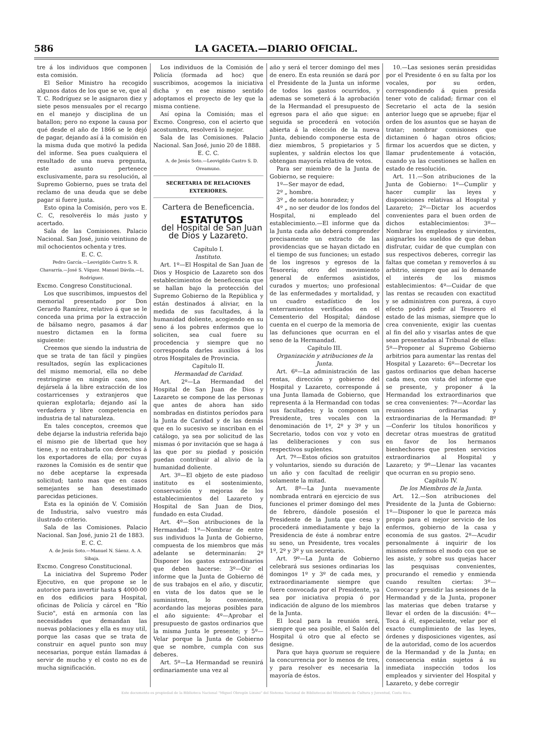586 LA GACETA.—DIARIO OFICIAL.
tre á los individuos que componen esta comisión.
El Señor Ministro ha recogido algunos datos de los que se ve, que al T. C. Rodríguez se le asignaron diez y siete pesos mensuales por el recargo en el manejo y disciplina de un batallon; pero no expone la causa por qué desde el año de 1866 se le dejó de pagar, dejando así á la comisión en la misma duda que motivó la pedida del informe. Sea pues cualquiera el resultado de una nueva pregunta, este asunto pertenece exclusivamente, para su resolución, al Supremo Gobierno, pues se trata del reclamo de una deuda que se debe pagar si fuere justa.
Esto opina la Comisión, pero vos E. C. C, resolveréis lo más justo y acertado.
Sala de las Comisiones. Palacio Nacional. San José, junio veintiuno de mil ochocientos ochenta y tres.
E. C. C.
Pedro García.—Leovigildo Castro S. R. Chavarría.—José S. Víquez. Manuel Dávila.—L. Rodríguez.
Excmo. Congreso Constitucional.
Los que suscribimos, impuestos del memorial presentado por Don Gerardo Ramírez, relativo á que se le conceda una prima por la extracción de bálsamo negro, pasamos á dar nuestro dictamen en la forma siguiente:
Creemos que siendo la industria de que se trata de tan fácil y pingües resultados, según las explicaciones del mismo memorial, ella no debe restringirse en ningún caso, sino dejársela á la libre extracción de los costarricenses y extranjeros que quieran explotarla; dejando así la verdadera y libre competencia en industria de tal naturaleza.
En tales conceptos, creemos que debe dejarse la industria referida bajo el mismo pie de libertad que hoy tiene, y no entrabarla con derechos á los exportadores de ella; por cuyas razones la Comisión es de sentir que no debe aceptarse la expresada solicitud; tanto mas que en casos semejantes se han desestimado parecidas peticiones.
Esta es la opinión de V. Comisión de Industria, salvo vuestro más ilustrado criterio.
Sala de las Comisiones. Palacio Nacional. San José, junio 21 de 1883.
E. C. C.
A. de Jesús Soto.—Manuel N. Sáenz. A. A. Sibaja.
Excmo. Congreso Constitucional.
La iniciativa del Supremo Poder Ejecutivo, en que propone se le autorice para invertir hasta $ 4000-00 en dos edificios para Hospital, oficinas de Policía y cárcel en "Río Sucio", está en armonía con las necesidades que demandan las nuevas poblaciones y ella es muy util, porque las casas que se trata de construir en aquel punto son muy necesarias, porque están llamadas á servir de mucho y el costo no es de mucha significación.
Los individuos de la Comisión de Policía (formada ad hoc) que suscribimos, acogemos la iniciativa dicha y en ese mismo sentido adoptamos el proyecto de ley que la misma contiene.
Así opina la Comisión; mas el Excmo. Congreso, con el acierto que acostumbra, resolverá lo mejor.
Sala de las Comisiones. Palacio Nacional. San José, junio 20 de 1888.
E. C. C.
A. de Jesús Soto.—Leovigildo Castro S. D. Oreamuno.
SECRETARIA DE RELACIONES EXTERIORES.
Cartera de Beneficencia.
ESTATUTOS
del Hospital de San Juan de Dios y Lazareto.
Capítulo I.
Instituto.
Art. 1º—El Hospital de San Juan de Dios y Hospicio de Lazareto son dos establecimientos de beneficencia que se hallan bajo la protección del Supremo Gobierno de la República y están destinados á aliviar, en la medida de sus facultades, á la humanidad doliente, acogiendo en su seno á los pobres enfermos que lo soliciten, sea cual fuere su procedencia y siempre que no corresponda darles auxilios á los otros Hospitales de Provincia.
Capítulo II.
Hermandad de Caridad.
Art. 2º—La Hermandad del Hospital de San Juan de Dios y Lazareto se compone de las personas que antes de ahora han sido nombradas en distintos períodos para la Junta de Caridad y de las demás que en lo sucesivo se inscriban en el catálogo, ya sea por solicitud de las mismas ó por invitación que se haga á las que por su piedad y posición puedan contribuir al alivio de la humanidad doliente.
Art. 3º—El objeto de este piadoso instituto es el sostenimiento, conservación y mejoras de los establecimientos del Lazareto y Hospital de San Juan de Dios, fundado en esta Ciudad.
Art. 4º—Son atribuciones de la Hermandad: 1º—Nombrar de entre sus individuos la Junta de Gobierno, compuesta de los miembros que más adelante se determinarán: 2º Disponer los gastos extraordinarios que deben hacerse: 3º—Oir el informe que la Junta de Gobierno dé de sus trabajos en el año, y discutir, en vista de los datos que se le suministren, lo conveniente, acordando las mejoras posibles para el año siguiente: 4º—Aprobar el presupuesto de gastos ordinarios que la misma Junta le presente; y 5º—Velar porque la Junta de Gobierno que se nombre, cumpla con sus deberes.
Art. 5º—La Hermandad se reunirá ordinariamente una vez al
año y será el tercer domingo del mes de enero. En esta reunión se dará por el Presidente de la Junta un informe de todos los gastos ocurridos, y ademas se someterá á la aprobación de la Hermandad el presupuesto de egresos para el año que sigue: en seguida se procederá en votoción abierta á la elección de la nueva Junta, debiendo componerse esta de diez miembros, 5 propietarios y 5 suplentes, y saldrán electos los que obtengan mayoría relativa de votos.
Para ser miembro de la Junta de Gobierno, se requiere:
1º—Ser mayor de edad,
2º „ hombre.
3º „ de notoria honradez; y
4º „ no ser deudor de los fondos del Hospital, ni empleado del establecimiento.—El informe que da la Junta cada año deberá comprender precisamente un extracto de las providencias que se hayan dictado en el tiempo de sus funciones; un estado de los ingresos y egresos de la Tesorería; otro del movimiento general de enfermos asistidos, curados y muertos; uno profesional de las enfermedades y mortalidad, y un cuadro estadístico de los enterramientos verificados en el Cementerio del Hospital; dándose cuenta en el cuerpo de la memoria de las defunciones que ocurran en el seno de la Hermandad.
Capítulo III.
Organización y atribuciones de la Junta.
Art. 6º—La administración de las rentas, dirección y gobierno del Hospital y Lazareto, corresponde á una Junta llamada de Gobierno, que representa á la Hermandad con todas sus facultades; y la componen un Presidente, tres vocales con la denominación de 1º, 2º y 3º y un Secretario, todos con voz y voto en las deliberaciones y con sus respectivos suplentes.
Art. 7º—Estos oficios son gratuitos y voluntarios, siendo su duración de un año y con facultad de reeligir solamente la mitad.
Art. 8º—La Junta nuevamente nombrada entrará en ejercicio de sus funciones el primer domingo del mes de febrero, dándole posesión el Presidente de la Junta que cesa y procederá inmediatamente y bajo la Presidencia de éste á nombrar entre su seno, un Presidente, tres vocales 1º, 2º y 3º y un secretario.
Art. 9º—La Junta de Gobierno celebrará sus sesiones ordinarias los domingos 1º y 3º de cada mes, y extraordinariamente siempre que fuere convocada por el Presidente, ya sea por iniciativa propia ó por indicación de alguno de los miembros de la Junta.
El local para la reunión será, siempre que sea posible, el Salón del Hospital ú otro que al efecto se designe.
Para que haya quorum se requiere la concurrencia por lo menos de tres, y para resolver es necesaria la mayoría de éstos.
10.—Las sesiones serán presididas por el Presidente ó en su falta por los vocales, por su orden, correspondiendo á quien presida tener voto de calidad; firmar con el Secretario el acta de la sesión anterior luego que se apruebe; fijar el orden de los asuntos que se hayan de tratar; nombrar comisiones que dictaminen ó hagan otros oficios; firmar los acuerdos que se dicten, y llamar prudentemente á votación, cuando ya las cuestiones se hallen en estado de resolución.
Art. 11.—Son atribuciones de la Junta de Gobierno: 1º—Cumplir y hacer cumplir las leyes y disposiciones relativas al Hospital y Lazareto; 2º—Dictar los acuerdos convenientes para el buen orden de dichos establecimientos: 3º—Nombrar los empleados y sirvientes, asignarles los sueldos de que deban disfrutar, cuidar de que cumplan con sus respectivos deberes, corregir las faltas que cometan y removerlos á su arbitrio, siempre que así lo demande el interés de los mismos establecimientos: 4º—Cuidar de que las rentas se recauden con exactitud y se administren con pureza, á cuyo efecto podrá pedir al Tesorero el estado de las mismas, siempre que lo crea conveniente, exigir las cuentas al fin del año y visarlas antes de que sean presentadas al Tribunal de ellas: 5º—Proponer al Supremo Gobierno arbitrios para aumentar las rentas del Hospital y Lazareto: 6º—Decretar los gastos ordinarios que deban hacerse cada mes, con vista del informe que se presente, y proponer á la Hermandad los extraordinarios que se crea convenientes: 7º—Acordar las reuniones ordinarias y extraordinarias de la Hermandad: 8º—Conferir los títulos honoríficos y decretar otras muestras de gratitud en favor de los hermanos bienhechores que presten servicios extraordinarios al Hospital y Lazareto; y 9º—Llenar las vacantes que ocurran en su propio seno.
Capítulo IV.
De los Miembros de la Junta.
Art. 12.—Son atribuciones del Presidente de la Junta de Gobierno: 1º—Disponer lo que le parezca más propio para el mejor servicio de los enfermos, gobierno de la casa y economía de sus gastos. 2º—Acudir personalmente á inquirir de los mismos enfermos el modo con que se les asiste, y sobre sus quejas hacer las pesquisas convenientes, procurando el remedio y enmienda cuando resulten ciertas: 3º—Convocar y presidir las sesiones de la Hermandad y de la Junta, proponer las materias que deben tratarse y llevar el orden de la discusión: 4º—Toca á él, especialente, velar por el exacto cumplimiento de las leyes, órdenes y disposiciones vigentes, así de la autoridad, como de los acuerdos de la Hermandad y de la Junta; en consecuencia están sujetos á su inmediata inspección todos los empleados y sirvienter del Hospital y Lazareto, y debe corregir
Este documento es propiedad de la Biblioteca Nacional "Miguel Obregón Lizano" del Sistema Nacional de Bibliotecas del Ministerio de Cultura y Juventud, Costa Rica.